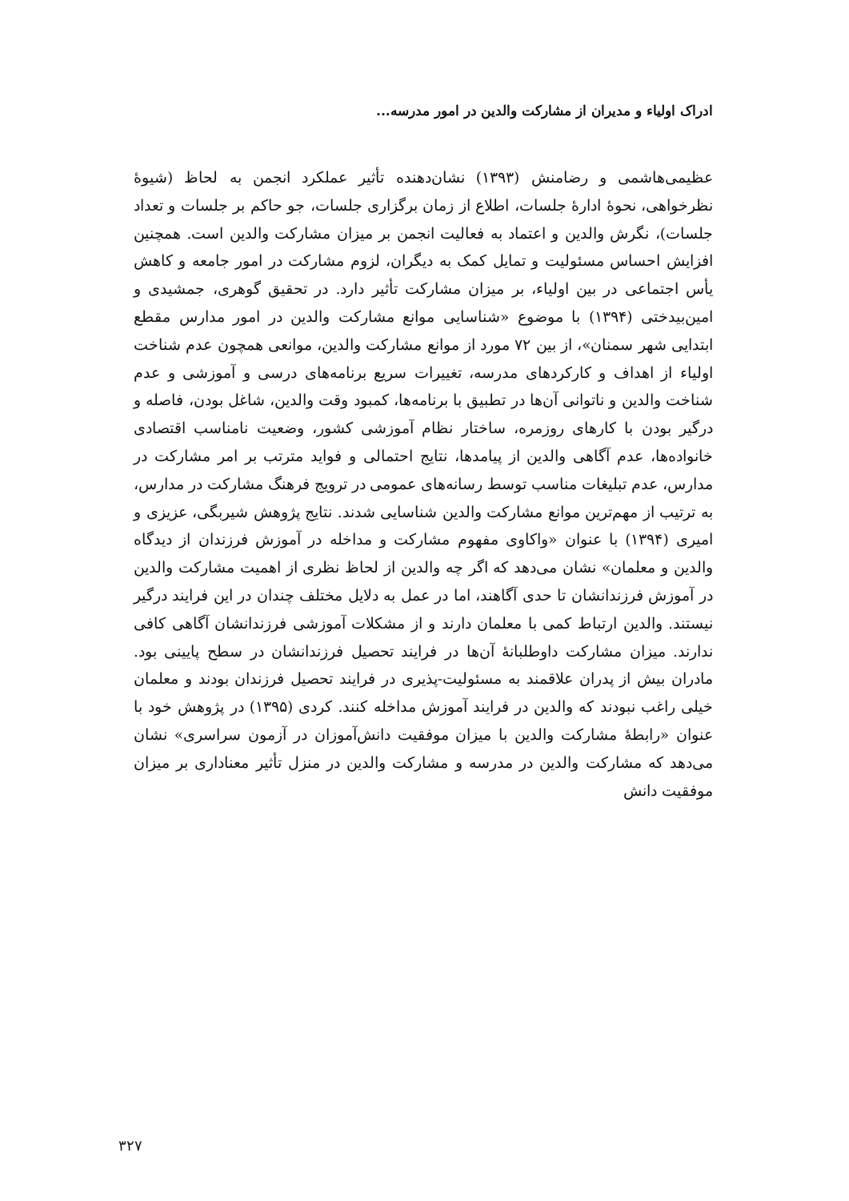ادراک اولیاء و مدیران از مشارکت والدین در امور مدرسه...
عظیمی‌هاشمی و رضامنش (۱۳۹۳) نشان‌دهنده تأثیر عملکرد انجمن به لحاظ (شیوهٔ نظرخواهی، نحوهٔ ادارهٔ جلسات، اطلاع از زمان برگزاری جلسات، جو حاکم بر جلسات و تعداد جلسات)، نگرش والدین و اعتماد به فعالیت انجمن بر میزان مشارکت والدین است. همچنین افزایش احساس مسئولیت و تمایل کمک به دیگران، لزوم مشارکت در امور جامعه و کاهش یأس اجتماعی در بین اولیاء، بر میزان مشارکت تأثیر دارد. در تحقیق گوهری، جمشیدی و امین‌بیدختی (۱۳۹۴) با موضوع «شناسایی موانع مشارکت والدین در امور مدارس مقطع ابتدایی شهر سمنان»، از بین ۷۲ مورد از موانع مشارکت والدین، موانعی همچون عدم شناخت اولیاء از اهداف و کارکردهای مدرسه، تغییرات سریع برنامه‌های درسی و آموزشی و عدم شناخت والدین و ناتوانی آن‌ها در تطبیق با برنامه‌ها، کمبود وقت والدین، شاغل بودن، فاصله و درگیر بودن با کارهای روزمره، ساختار نظام آموزشی کشور، وضعیت نامناسب اقتصادی خانواده‌ها، عدم آگاهی والدین از پیامدها، نتایج احتمالی و فواید مترتب بر امر مشارکت در مدارس، عدم تبلیغات مناسب توسط رسانه‌های عمومی در ترویج فرهنگ مشارکت در مدارس، به ترتیب از مهم‌ترین موانع مشارکت والدین شناسایی شدند. نتایج پژوهش شیربگی، عزیزی و امیری (۱۳۹۴) با عنوان «واکاوی مفهوم مشارکت و مداخله در آموزش فرزندان از دیدگاه والدین و معلمان» نشان می‌دهد که اگر چه والدین از لحاظ نظری از اهمیت مشارکت والدین در آموزش فرزندانشان تا حدی آگاهند، اما در عمل به دلایل مختلف چندان در این فرایند درگیر نیستند. والدین ارتباط کمی با معلمان دارند و از مشکلات آموزشی فرزندانشان آگاهی کافی ندارند. میزان مشارکت داوطلبانهٔ آن‌ها در فرایند تحصیل فرزندانشان در سطح پایینی بود. مادران بیش از پدران علاقمند به مسئولیت-پذیری در فرایند تحصیل فرزندان بودند و معلمان خیلی راغب نبودند که والدین در فرایند آموزش مداخله کنند. کردی (۱۳۹۵) در پژوهش خود با عنوان «رابطهٔ مشارکت والدین با میزان موفقیت دانش‌آموزان در آزمون سراسری» نشان می‌دهد که مشارکت والدین در مدرسه و مشارکت والدین در منزل تأثیر معناداری بر میزان موفقیت دانش
۳۲۷